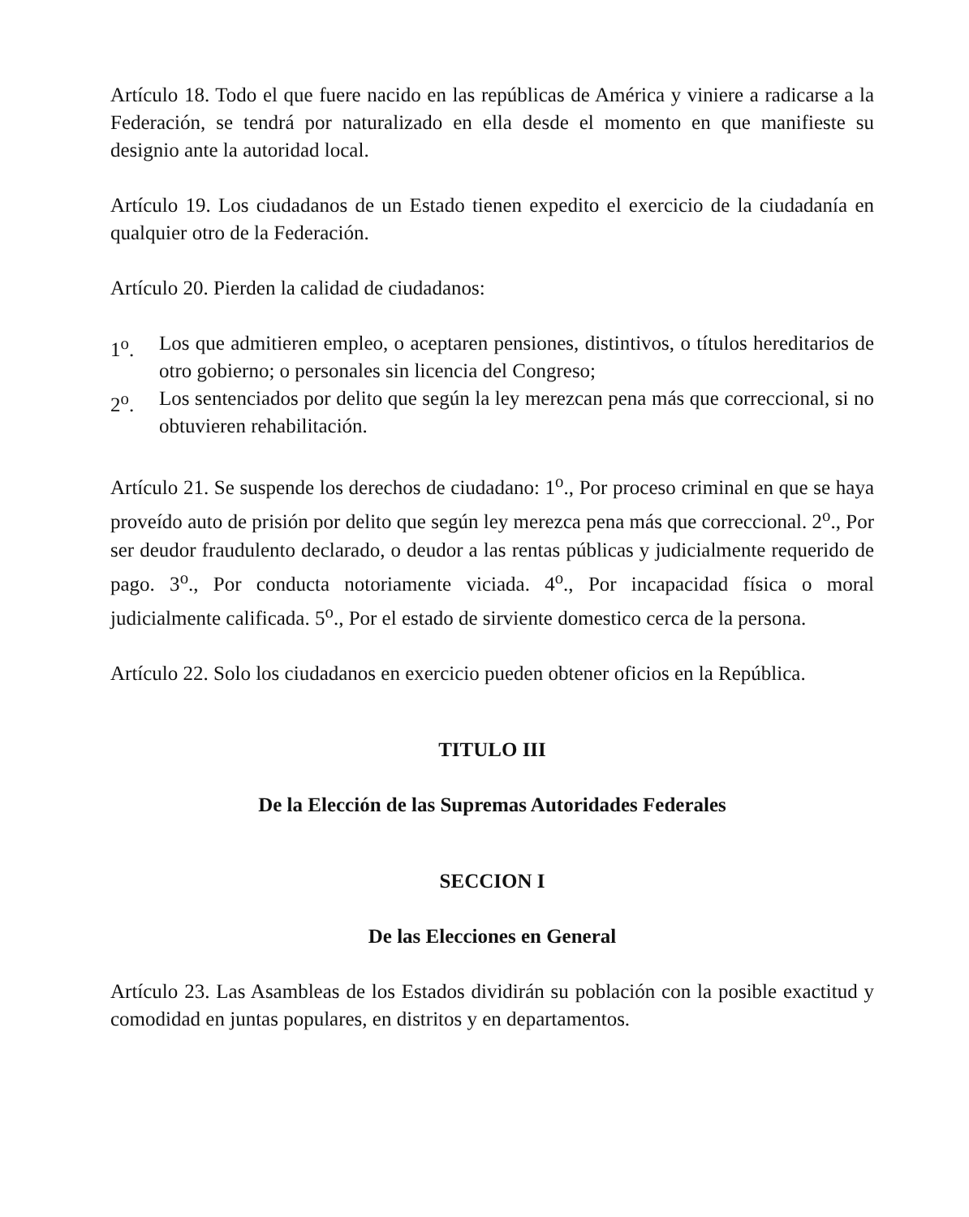Artículo 18. Todo el que fuere nacido en las repúblicas de América y viniere a radicarse a la Federación, se tendrá por naturalizado en ella desde el momento en que manifieste su designio ante la autoridad local.
Artículo 19. Los ciudadanos de un Estado tienen expedito el exercicio de la ciudadanía en qualquier otro de la Federación.
Artículo 20. Pierden la calidad de ciudadanos:
1<sup>o</sup>. Los que admitieren empleo, o aceptaren pensiones, distintivos, o títulos hereditarios de otro gobierno; o personales sin licencia del Congreso;
2<sup>o</sup>. Los sentenciados por delito que según la ley merezcan pena más que correccional, si no obtuvieren rehabilitación.
Artículo 21. Se suspende los derechos de ciudadano: 1<sup>o</sup>., Por proceso criminal en que se haya proveído auto de prisión por delito que según ley merezca pena más que correccional. 2<sup>o</sup>., Por ser deudor fraudulento declarado, o deudor a las rentas públicas y judicialmente requerido de pago. 3<sup>o</sup>., Por conducta notoriamente viciada. 4<sup>o</sup>., Por incapacidad física o moral judicialmente calificada. 5<sup>o</sup>., Por el estado de sirviente domestico cerca de la persona.
Artículo 22. Solo los ciudadanos en exercicio pueden obtener oficios en la República.
TITULO III
De la Elección de las Supremas Autoridades Federales
SECCION I
De las Elecciones en General
Artículo 23. Las Asambleas de los Estados dividirán su población con la posible exactitud y comodidad en juntas populares, en distritos y en departamentos.